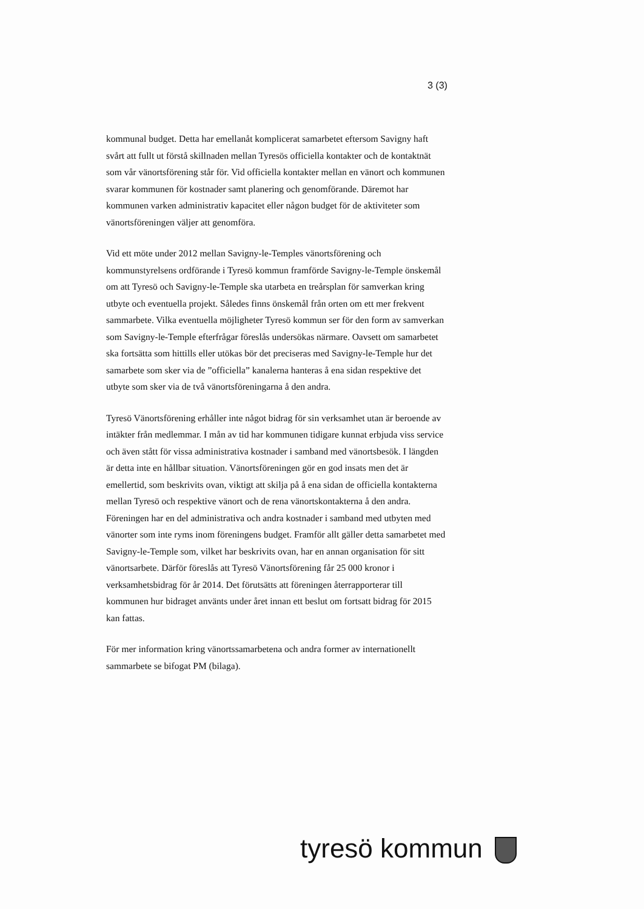3 (3)
kommunal budget. Detta har emellanåt komplicerat samarbetet eftersom Savigny haft svårt att fullt ut förstå skillnaden mellan Tyresös officiella kontakter och de kontaktnät som vår vänortsförening står för. Vid officiella kontakter mellan en vänort och kommunen svarar kommunen för kostnader samt planering och genomförande. Däremot har kommunen varken administrativ kapacitet eller någon budget för de aktiviteter som vänortsföreningen väljer att genomföra.
Vid ett möte under 2012 mellan Savigny-le-Temples vänortsförening och kommunstyrelsens ordförande i Tyresö kommun framförde Savigny-le-Temple önskemål om att Tyresö och Savigny-le-Temple ska utarbeta en treårsplan för samverkan kring utbyte och eventuella projekt. Således finns önskemål från orten om ett mer frekvent sammarbete. Vilka eventuella möjligheter Tyresö kommun ser för den form av samverkan som Savigny-le-Temple efterfrågar föreslås undersökas närmare. Oavsett om samarbetet ska fortsätta som hittills eller utökas bör det preciseras med Savigny-le-Temple hur det samarbete som sker via de ”officiella” kanalerna hanteras å ena sidan respektive det utbyte som sker via de två vänortsföreningarna å den andra.
Tyresö Vänortsförening erhåller inte något bidrag för sin verksamhet utan är beroende av intäkter från medlemmar. I mån av tid har kommunen tidigare kunnat erbjuda viss service och även stått för vissa administrativa kostnader i samband med vänortsbesök. I längden är detta inte en hållbar situation. Vänortsföreningen gör en god insats men det är emellertid, som beskrivits ovan, viktigt att skilja på å ena sidan de officiella kontakterna mellan Tyresö och respektive vänort och de rena vänortskontakterna å den andra. Föreningen har en del administrativa och andra kostnader i samband med utbyten med vänorter som inte ryms inom föreningens budget. Framför allt gäller detta samarbetet med Savigny-le-Temple som, vilket har beskrivits ovan, har en annan organisation för sitt vänortsarbete. Därför föreslås att Tyresö Vänortsförening får 25 000 kronor i verksamhetsbidrag för år 2014. Det förutsätts att föreningen återrapporterar till kommunen hur bidraget använts under året innan ett beslut om fortsatt bidrag för 2015 kan fattas.
För mer information kring vänortssamarbetena och andra former av internationellt sammarbete se bifogat PM (bilaga).
tyresö kommun